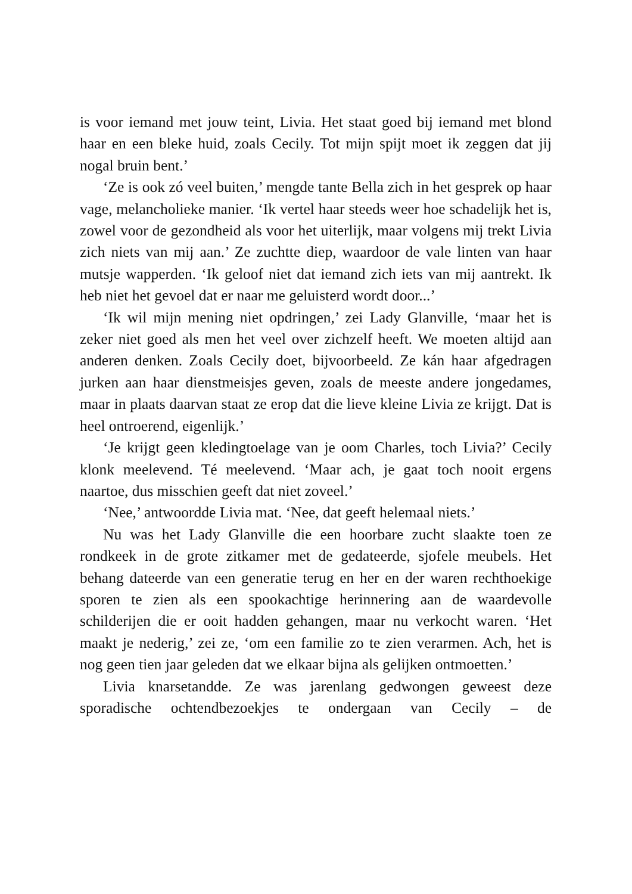is voor iemand met jouw teint, Livia. Het staat goed bij iemand met blond haar en een bleke huid, zoals Cecily. Tot mijn spijt moet ik zeggen dat jij nogal bruin bent.’
‘Ze is ook zó veel buiten,’ mengde tante Bella zich in het gesprek op haar vage, melancholieke manier. ‘Ik vertel haar steeds weer hoe schadelijk het is, zowel voor de gezondheid als voor het uiterlijk, maar volgens mij trekt Livia zich niets van mij aan.’ Ze zuchtte diep, waardoor de vale linten van haar mutsje wapperden. ‘Ik geloof niet dat iemand zich iets van mij aantrekt. Ik heb niet het gevoel dat er naar me geluisterd wordt door...’
‘Ik wil mijn mening niet opdringen,’ zei Lady Glanville, ‘maar het is zeker niet goed als men het veel over zichzelf heeft. We moeten altijd aan anderen denken. Zoals Cecily doet, bijvoorbeeld. Ze kán haar afgedragen jurken aan haar dienstmeisjes geven, zoals de meeste andere jongedames, maar in plaats daarvan staat ze erop dat die lieve kleine Livia ze krijgt. Dat is heel ontroerend, eigenlijk.’
‘Je krijgt geen kledingtoelage van je oom Charles, toch Livia?’ Cecily klonk meelevend. Té meelevend. ‘Maar ach, je gaat toch nooit ergens naartoe, dus misschien geeft dat niet zoveel.’
‘Nee,’ antwoordde Livia mat. ‘Nee, dat geeft helemaal niets.’
Nu was het Lady Glanville die een hoorbare zucht slaakte toen ze rondkeek in de grote zitkamer met de gedateerde, sjofele meubels. Het behang dateerde van een generatie terug en her en der waren rechthoekige sporen te zien als een spookachtige herinnering aan de waardevolle schilderijen die er ooit hadden gehangen, maar nu verkocht waren. ‘Het maakt je nederig,’ zei ze, ‘om een familie zo te zien verarmen. Ach, het is nog geen tien jaar geleden dat we elkaar bijna als gelijken ontmoetten.’
Livia knarsetandde. Ze was jarenlang gedwongen geweest deze sporadische ochtendbezoekjes te ondergaan van Cecily – de